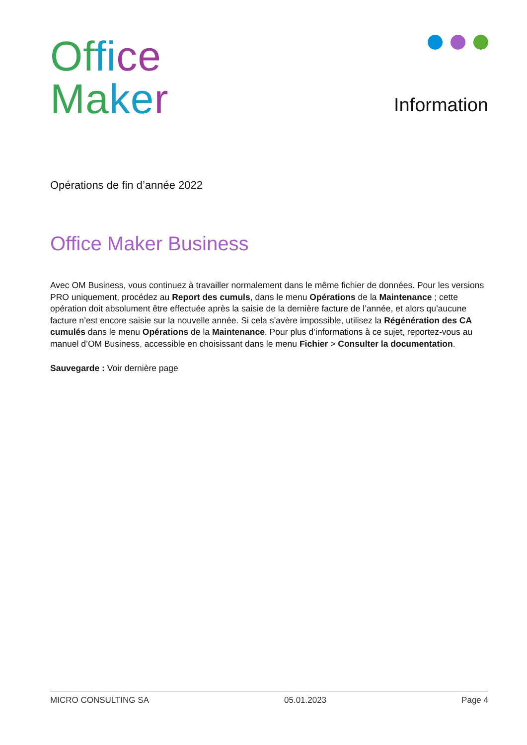Of fi ce
Ma ke r
Information
Opérations de fin d’année 2022
Office Maker Business
Avec OM Business, vous continuez à travailler normalement dans le même fichier de données. Pour les versions PRO uniquement, procédez au Report des cumuls, dans le menu Opérations de la Maintenance ; cette opération doit absolument être effectuée après la saisie de la dernière facture de l’année, et alors qu’aucune facture n’est encore saisie sur la nouvelle année. Si cela s’avère impossible, utilisez la Régénération des CA cumulés dans le menu Opérations de la Maintenance. Pour plus d’informations à ce sujet, reportez-vous au manuel d’OM Business, accessible en choisissant dans le menu Fichier > Consulter la documentation.
Sauvegarde : Voir dernière page
MICRO CONSULTING SA 05.01.2023 Page 4